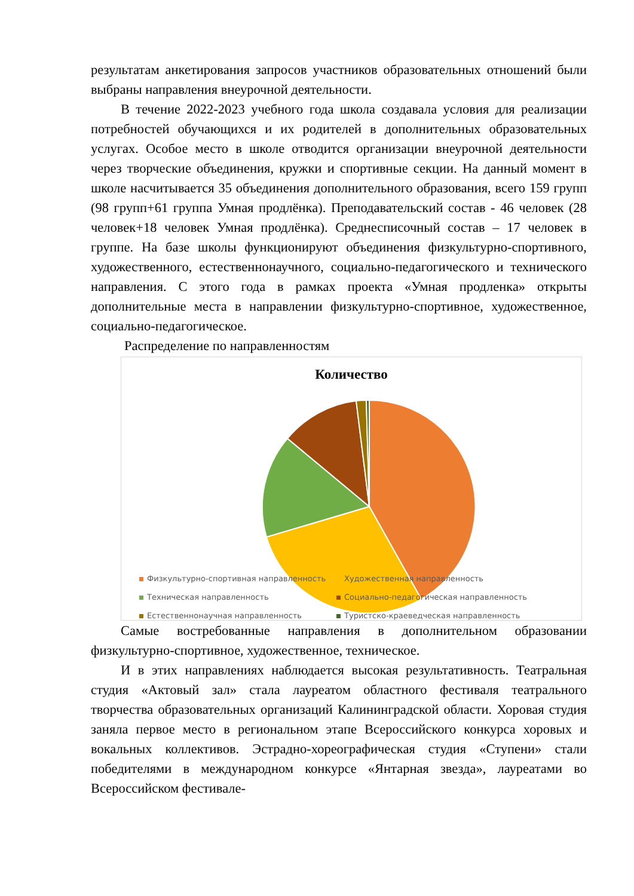результатам анкетирования запросов участников образовательных отношений были выбраны направления внеурочной деятельности.
В течение 2022-2023 учебного года школа создавала условия для реализации потребностей обучающихся и их родителей в дополнительных образовательных услугах. Особое место в школе отводится организации внеурочной деятельности через творческие объединения, кружки и спортивные секции. На данный момент в школе насчитывается 35 объединения дополнительного образования, всего 159 групп (98 групп+61 группа Умная продлёнка). Преподавательский состав - 46 человек (28 человек+18 человек Умная продлёнка). Среднесписочный состав – 17 человек в группе. На базе школы функционируют объединения физкультурно-спортивного, художественного, естественнонаучного, социально-педагогического и технического направления. С этого года в рамках проекта «Умная продленка» открыты дополнительные места в направлении физкультурно-спортивное, художественное, социально-педагогическое.
Распределение по направленностям
Количество
Физкультурно-спортивная направленность Художественная направленность Техническая направленность Социально-педагогическая направленность Естественнонаучная направленность Туристско-краеведческая направленность
Самые востребованные направления в дополнительном образовании физкультурно-спортивное, художественное, техническое.
И в этих направлениях наблюдается высокая результативность. Театральная студия «Актовый зал» стала лауреатом областного фестиваля театрального творчества образовательных организаций Калининградской области. Хоровая студия заняла первое место в региональном этапе Всероссийского конкурса хоровых и вокальных коллективов. Эстрадно-хореографическая студия «Ступени» стали победителями в международном конкурсе «Янтарная звезда», лауреатами во Всероссийском фестивале-